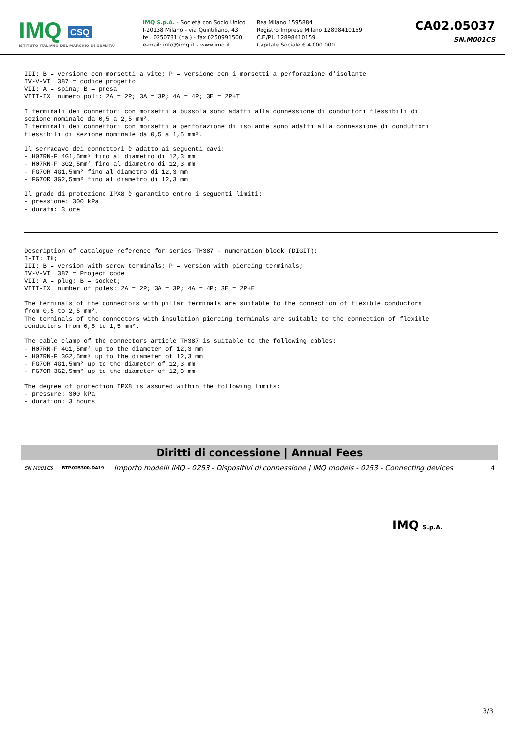IMQ CSQ
ISTITUTO ITALIANO DEL MARCHIO DI QUALITA'
IMQ S.p.A. - Società con Socio Unico
I-20138 Milano - via Quintiliano, 43
tel. 0250731 (r.a.) - fax 0250991500
e-mail: info@imq.it - www.imq.it
Rea Milano 1595884
Registro Imprese Milano 12898410159
C.F./P.I. 12898410159
Capitale Sociale € 4.000.000
CA02.05037
SN.M001CS
III: B = versione con morsetti a vite; P = versione con i morsetti a perforazione d'isolante
IV-V-VI: 387 = codice progetto
VII: A = spina; B = presa
VIII-IX: numero poli: 2A = 2P; 3A = 3P; 4A = 4P; 3E = 2P+T

I terminali dei connettori con morsetti a bussola sono adatti alla connessione di conduttori flessibili di
sezione nominale da 0,5 a 2,5 mm².
I terminali dei connettori con morsetti a perforazione di isolante sono adatti alla connessione di conduttori
flessibili di sezione nominale da 0,5 a 1,5 mm².

Il serracavo dei connettori è adatto ai seguenti cavi:
- H07RN-F 4G1,5mm² fino al diametro di 12,3 mm
- H07RN-F 3G2,5mm² fino al diametro di 12,3 mm
- FG7OR 4G1,5mm² fino al diametro di 12,3 mm
- FG7OR 3G2,5mm² fino al diametro di 12,3 mm

Il grado di protezione IPX8 è garantito entro i seguenti limiti:
- pressione: 300 kPa
- durata: 3 ore
Description of catalogue reference for series TH387 - numeration block (DIGIT):
I-II: TH;
III: B = version with screw terminals; P = version with piercing terminals;
IV-V-VI: 387 = Project code
VII: A = plug; B = socket;
VIII-IX; number of poles: 2A = 2P; 3A = 3P; 4A = 4P; 3E = 2P+E

The terminals of the connectors with pillar terminals are suitable to the connection of flexible conductors
from 0,5 to 2,5 mm².
The terminals of the connectors with insulation piercing terminals are suitable to the connection of flexible
conductors from 0,5 to 1,5 mm².

The cable clamp of the connectors article TH387 is suitable to the following cables:
- H07RN-F 4G1,5mm² up to the diameter of 12,3 mm
- H07RN-F 3G2,5mm² up to the diameter of 12,3 mm
- FG7OR 4G1,5mm² up to the diameter of 12,3 mm
- FG7OR 3G2,5mm² up to the diameter of 12,3 mm

The degree of protection IPX8 is assured within the following limits:
- pressure: 300 kPa
- duration: 3 hours
Diritti di concessione | Annual Fees
| SN.M001CS | BTP.025300.DA19 | Importo modelli IMQ - 0253 - Dispositivi di connessione / IMQ models - 0253 - Connecting devices | 4 |
IMQ S.p.A.
3/3